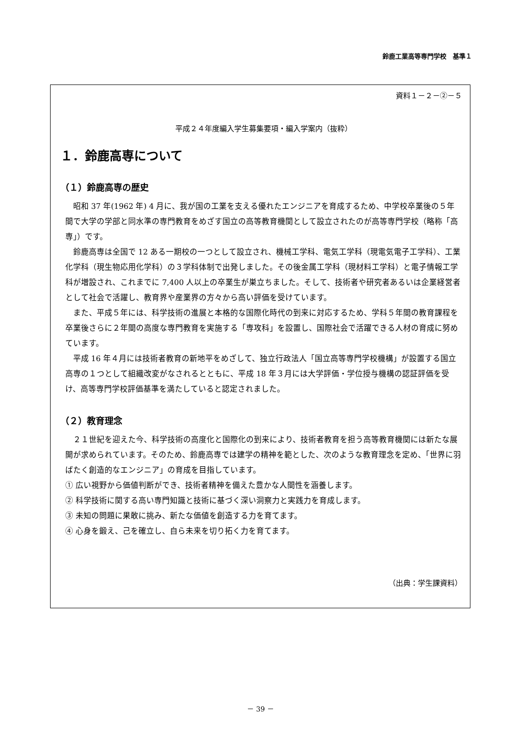鈴鹿工業高等専門学校　基準１
資料１－２－②－５
平成２４年度編入学生募集要項・編入学案内（抜粋）
１．鈴鹿高専について
（１）鈴鹿高専の歴史
昭和 37 年(1962 年) 4 月に、我が国の工業を支える優れたエンジニアを育成するため、中学校卒業後の５年間で大学の学部と同水準の専門教育をめざす国立の高等教育機関として設立されたのが高等専門学校（略称「高専」）です。
鈴鹿高専は全国で 12 ある一期校の一つとして設立され、機械工学科、電気工学科（現電気電子工学科）、工業化学科（現生物応用化学科）の３学科体制で出発しました。その後金属工学科（現材料工学科）と電子情報工学科が増設され、これまでに 7,400 人以上の卒業生が巣立ちました。そして、技術者や研究者あるいは企業経営者として社会で活躍し、教育界や産業界の方々から高い評価を受けています。
また、平成５年には、科学技術の進展と本格的な国際化時代の到来に対応するため、学科５年間の教育課程を卒業後さらに２年間の高度な専門教育を実施する「専攻科」を設置し、国際社会で活躍できる人材の育成に努めています。
平成 16 年４月には技術者教育の新地平をめざして、独立行政法人「国立高等専門学校機構」が設置する国立高専の１つとして組織改変がなされるとともに、平成 18 年３月には大学評価・学位授与機構の認証評価を受け、高等専門学校評価基準を満たしていると認定されました。
（２）教育理念
２１世紀を迎えた今、科学技術の高度化と国際化の到来により、技術者教育を担う高等教育機関には新たな展開が求められています。そのため、鈴鹿高専では建学の精神を範とした、次のような教育理念を定め、「世界に羽ばたく創造的なエンジニア」の育成を目指しています。
① 広い視野から価値判断ができ、技術者精神を備えた豊かな人間性を涵養します。
② 科学技術に関する高い専門知識と技術に基づく深い洞察力と実践力を育成します。
③ 未知の問題に果敢に挑み、新たな価値を創造する力を育てます。
④ 心身を鍛え、己を確立し、自ら未来を切り拓く力を育てます。
（出典：学生課資料）
－ 39 －